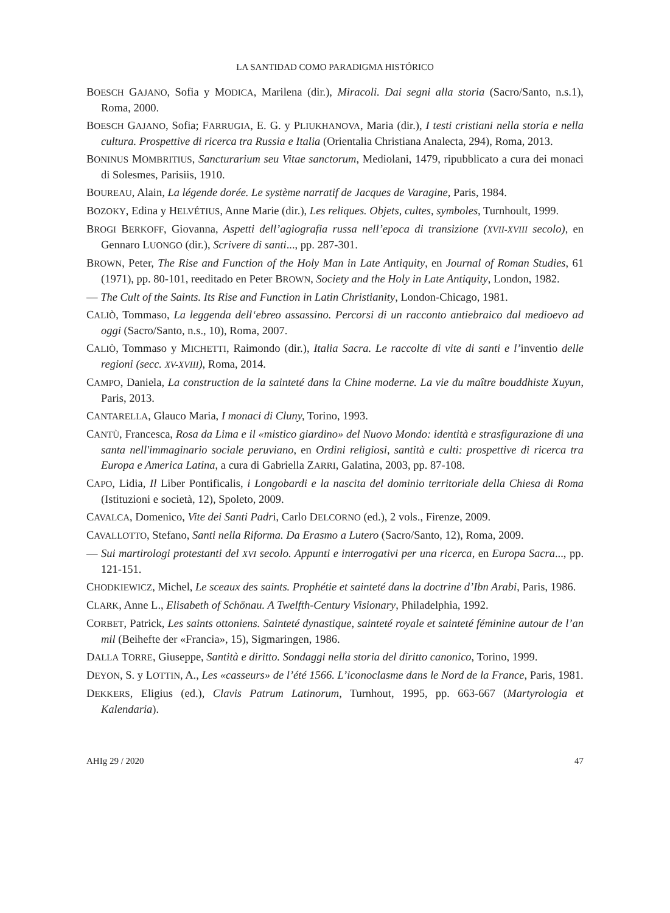LA SANTIDAD COMO PARADIGMA HISTÓRICO
BOESCH GAJANO, Sofia y MODICA, Marilena (dir.), Miracoli. Dai segni alla storia (Sacro/Santo, n.s.1), Roma, 2000.
BOESCH GAJANO, Sofia; FARRUGIA, E. G. y PLIUKHANOVA, Maria (dir.), I testi cristiani nella storia e nella cultura. Prospettive di ricerca tra Russia e Italia (Orientalia Christiana Analecta, 294), Roma, 2013.
BONINUS MOMBRITIUS, Sancturarium seu Vitae sanctorum, Mediolani, 1479, ripubblicato a cura dei monaci di Solesmes, Parisiis, 1910.
BOUREAU, Alain, La légende dorée. Le système narratif de Jacques de Varagine, Paris, 1984.
BOZOKY, Edina y HELVÉTIUS, Anne Marie (dir.), Les reliques. Objets, cultes, symboles, Turnhoult, 1999.
BROGI BERKOFF, Giovanna, Aspetti dell’agiografia russa nell’epoca di transizione (XVII-XVIII secolo), en Gennaro LUONGO (dir.), Scrivere di santi..., pp. 287-301.
BROWN, Peter, The Rise and Function of the Holy Man in Late Antiquity, en Journal of Roman Studies, 61 (1971), pp. 80-101, reeditado en Peter BROWN, Society and the Holy in Late Antiquity, London, 1982.
— The Cult of the Saints. Its Rise and Function in Latin Christianity, London-Chicago, 1981.
CALIÒ, Tommaso, La leggenda dell‘ebreo assassino. Percorsi di un racconto antiebraico dal medioevo ad oggi (Sacro/Santo, n.s., 10), Roma, 2007.
CALIÒ, Tommaso y MICHETTI, Raimondo (dir.), Italia Sacra. Le raccolte di vite di santi e l’inventio delle regioni (secc. XV-XVIII), Roma, 2014.
CAMPO, Daniela, La construction de la sainteté dans la Chine moderne. La vie du maître bouddhiste Xuyun, Paris, 2013.
CANTARELLA, Glauco Maria, I monaci di Cluny, Torino, 1993.
CANTÙ, Francesca, Rosa da Lima e il «mistico giardino» del Nuovo Mondo: identità e strasfigurazione di una santa nell'immaginario sociale peruviano, en Ordini religiosi, santità e culti: prospettive di ricerca tra Europa e America Latina, a cura di Gabriella ZARRI, Galatina, 2003, pp. 87-108.
CAPO, Lidia, Il Liber Pontificalis, i Longobardi e la nascita del dominio territoriale della Chiesa di Roma (Istituzioni e società, 12), Spoleto, 2009.
CAVALCA, Domenico, Vite dei Santi Padri, Carlo DELCORNO (ed.), 2 vols., Firenze, 2009.
CAVALLOTTO, Stefano, Santi nella Riforma. Da Erasmo a Lutero (Sacro/Santo, 12), Roma, 2009.
— Sui martirologi protestanti del XVI secolo. Appunti e interrogativi per una ricerca, en Europa Sacra..., pp. 121-151.
CHODKIEWICZ, Michel, Le sceaux des saints. Prophétie et sainteté dans la doctrine d’Ibn Arabi, Paris, 1986.
CLARK, Anne L., Elisabeth of Schönau. A Twelfth-Century Visionary, Philadelphia, 1992.
CORBET, Patrick, Les saints ottoniens. Sainteté dynastique, sainteté royale et sainteté féminine autour de l’an mil (Beihefte der «Francia», 15), Sigmaringen, 1986.
DALLA TORRE, Giuseppe, Santità e diritto. Sondaggi nella storia del diritto canonico, Torino, 1999.
DEYON, S. y LOTTIN, A., Les «casseurs» de l’été 1566. L’iconoclasme dans le Nord de la France, Paris, 1981.
DEKKERS, Eligius (ed.), Clavis Patrum Latinorum, Turnhout, 1995, pp. 663-667 (Martyrologia et Kalendaria).
AHIg 29 / 2020 47